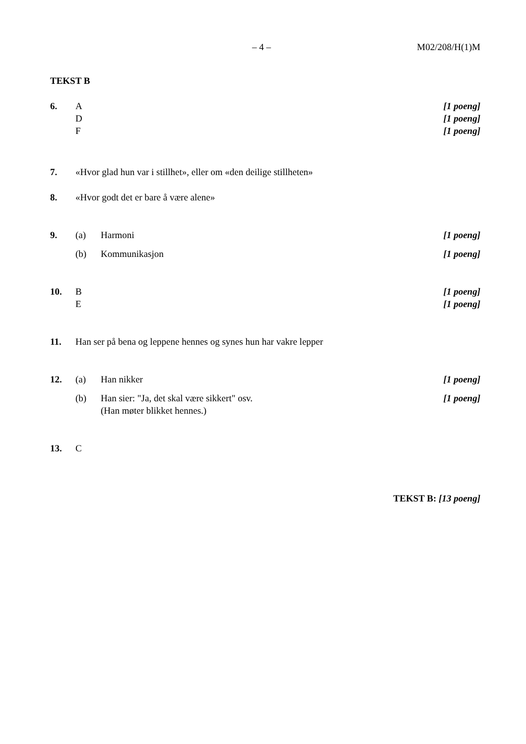– 4 – M02/208/H(1)M
TEKST B
6. A [1 poeng]
D [1 poeng]
F [1 poeng]
7. «Hvor glad hun var i stillhet», eller om «den deilige stillheten»
8. «Hvor godt det er bare å være alene»
9. (a) Harmoni [1 poeng]
(b) Kommunikasjon [1 poeng]
10. B [1 poeng]
E [1 poeng]
11. Han ser på bena og leppene hennes og synes hun har vakre lepper
12. (a) Han nikker [1 poeng]
(b) Han sier: "Ja, det skal være sikkert" osv.
(Han møter blikket hennes.)
[1 poeng]
13. C
TEKST B: [13 poeng]